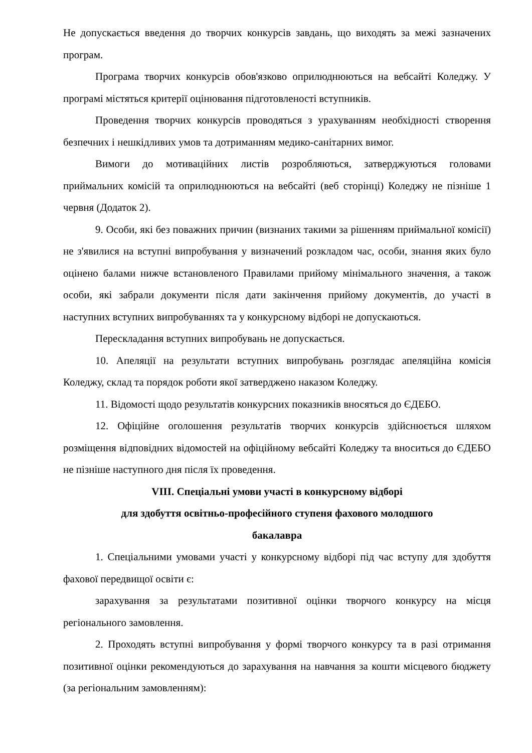Не допускається введення до творчих конкурсів завдань, що виходять за межі зазначених програм.
Програма творчих конкурсів обов'язково оприлюднюються на вебсайті Коледжу. У програмі містяться критерії оцінювання підготовленості вступників.
Проведення творчих конкурсів проводяться з урахуванням необхідності створення безпечних і нешкідливих умов та дотриманням медико-санітарних вимог.
Вимоги до мотиваційних листів розробляються, затверджуються головами приймальних комісій та оприлюднюються на вебсайті (веб сторінці) Коледжу не пізніше 1 червня (Додаток 2).
9. Особи, які без поважних причин (визнаних такими за рішенням приймальної комісії) не з'явилися на вступні випробування у визначений розкладом час, особи, знання яких було оцінено балами нижче встановленого Правилами прийому мінімального значення, а також особи, які забрали документи після дати закінчення прийому документів, до участі в наступних вступних випробуваннях та у конкурсному відборі не допускаються.
Перескладання вступних випробувань не допускається.
10. Апеляції на результати вступних випробувань розглядає апеляційна комісія Коледжу, склад та порядок роботи якої затверджено наказом Коледжу.
11. Відомості щодо результатів конкурсних показників вносяться до ЄДЕБО.
12. Офіційне оголошення результатів творчих конкурсів здійснюється шляхом розміщення відповідних відомостей на офіційному вебсайті Коледжу та вноситься до ЄДЕБО не пізніше наступного дня після їх проведення.
VIII. Спеціальні умови участі в конкурсному відборі
для здобуття освітньо-професійного ступеня фахового молодшого
бакалавра
1. Спеціальними умовами участі у конкурсному відборі під час вступу для здобуття фахової передвищої освіти є:
зарахування за результатами позитивної оцінки творчого конкурсу на місця регіонального замовлення.
2. Проходять вступні випробування у формі творчого конкурсу та в разі отримання позитивної оцінки рекомендуються до зарахування на навчання за кошти місцевого бюджету (за регіональним замовленням):